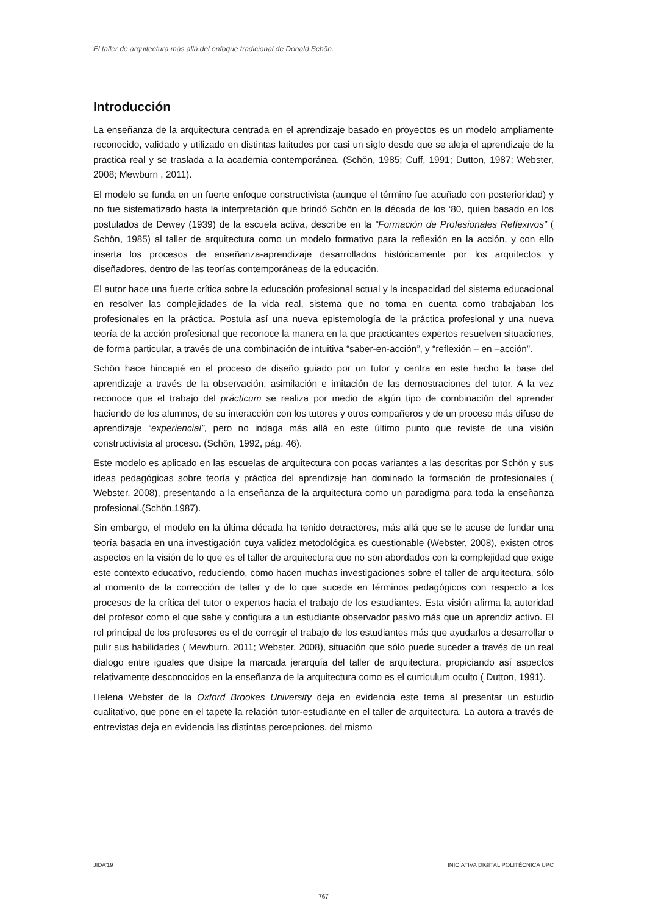El taller de arquitectura más allá del enfoque tradicional de Donald Schön.
Introducción
La enseñanza de la arquitectura centrada en el aprendizaje basado en proyectos es un modelo ampliamente reconocido, validado y utilizado en distintas latitudes por casi un siglo desde que se aleja el aprendizaje de la practica real y se traslada a la academia contemporánea. (Schön, 1985; Cuff, 1991; Dutton, 1987; Webster, 2008; Mewburn , 2011).
El modelo se funda en un fuerte enfoque constructivista (aunque el término fue acuñado con posterioridad) y no fue sistematizado hasta la interpretación que brindó Schön en la década de los ‘80, quien basado en los postulados de Dewey (1939) de la escuela activa, describe en la “Formación de Profesionales Reflexivos” ( Schön, 1985) al taller de arquitectura como un modelo formativo para la reflexión en la acción, y con ello inserta los procesos de enseñanza-aprendizaje desarrollados históricamente por los arquitectos y diseñadores, dentro de las teorías contemporáneas de la educación.
El autor hace una fuerte crítica sobre la educación profesional actual y la incapacidad del sistema educacional en resolver las complejidades de la vida real, sistema que no toma en cuenta como trabajaban los profesionales en la práctica. Postula así una nueva epistemología de la práctica profesional y una nueva teoría de la acción profesional que reconoce la manera en la que practicantes expertos resuelven situaciones, de forma particular, a través de una combinación de intuitiva “saber-en-acción”, y “reflexión – en –acción”.
Schön hace hincapié en el proceso de diseño guiado por un tutor y centra en este hecho la base del aprendizaje a través de la observación, asimilación e imitación de las demostraciones del tutor. A la vez reconoce que el trabajo del prácticum se realiza por medio de algún tipo de combinación del aprender haciendo de los alumnos, de su interacción con los tutores y otros compañeros y de un proceso más difuso de aprendizaje “experiencial”, pero no indaga más allá en este último punto que reviste de una visión constructivista al proceso. (Schön, 1992, pág. 46).
Este modelo es aplicado en las escuelas de arquitectura con pocas variantes a las descritas por Schön y sus ideas pedagógicas sobre teoría y práctica del aprendizaje han dominado la formación de profesionales ( Webster, 2008), presentando a la enseñanza de la arquitectura como un paradigma para toda la enseñanza profesional.(Schön,1987).
Sin embargo, el modelo en la última década ha tenido detractores, más allá que se le acuse de fundar una teoría basada en una investigación cuya validez metodológica es cuestionable (Webster, 2008), existen otros aspectos en la visión de lo que es el taller de arquitectura que no son abordados con la complejidad que exige este contexto educativo, reduciendo, como hacen muchas investigaciones sobre el taller de arquitectura, sólo al momento de la corrección de taller y de lo que sucede en términos pedagógicos con respecto a los procesos de la crítica del tutor o expertos hacia el trabajo de los estudiantes. Esta visión afirma la autoridad del profesor como el que sabe y configura a un estudiante observador pasivo más que un aprendiz activo. El rol principal de los profesores es el de corregir el trabajo de los estudiantes más que ayudarlos a desarrollar o pulir sus habilidades ( Mewburn, 2011; Webster, 2008), situación que sólo puede suceder a través de un real dialogo entre iguales que disipe la marcada jerarquía del taller de arquitectura, propiciando así aspectos relativamente desconocidos en la enseñanza de la arquitectura como es el curriculum oculto ( Dutton, 1991).
Helena Webster de la Oxford Brookes University deja en evidencia este tema al presentar un estudio cualitativo, que pone en el tapete la relación tutor-estudiante en el taller de arquitectura. La autora a través de entrevistas deja en evidencia las distintas percepciones, del mismo
JIDA’19 INICIATIVA DIGITAL POLITÈCNICA UPC
767